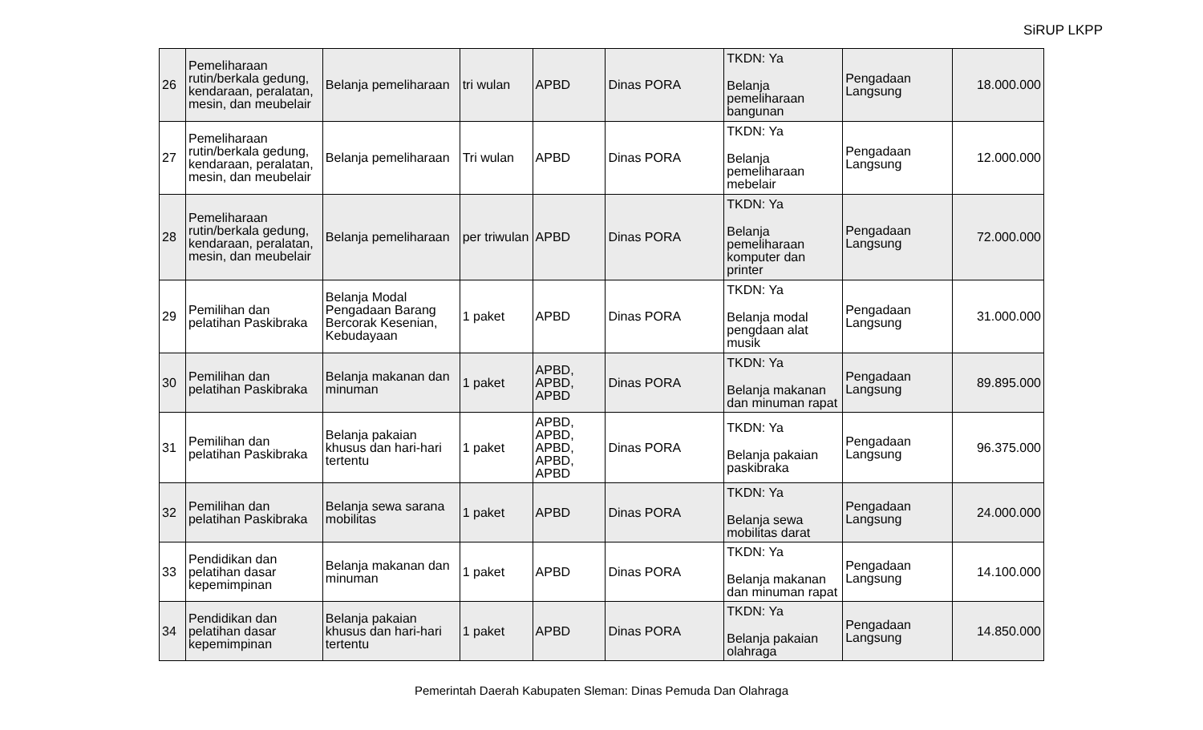SiRUP LKPP
| 26 | Pemeliharaan rutin/berkala gedung, kendaraan, peralatan, mesin, dan meubelair | Belanja pemeliharaan | tri wulan | APBD | Dinas PORA | TKDN: Ya Belanja pemeliharaan bangunan | Pengadaan Langsung | 18.000.000 |
| 27 | Pemeliharaan rutin/berkala gedung, kendaraan, peralatan, mesin, dan meubelair | Belanja pemeliharaan | Tri wulan | APBD | Dinas PORA | TKDN: Ya Belanja pemeliharaan mebelair | Pengadaan Langsung | 12.000.000 |
| 28 | Pemeliharaan rutin/berkala gedung, kendaraan, peralatan, mesin, dan meubelair | Belanja pemeliharaan | per triwulan | APBD | Dinas PORA | TKDN: Ya Belanja pemeliharaan komputer dan printer | Pengadaan Langsung | 72.000.000 |
| 29 | Pemilihan dan pelatihan Paskibraka | Belanja Modal Pengadaan Barang Bercorak Kesenian, Kebudayaan | 1 paket | APBD | Dinas PORA | TKDN: Ya Belanja modal pengdaan alat musik | Pengadaan Langsung | 31.000.000 |
| 30 | Pemilihan dan pelatihan Paskibraka | Belanja makanan dan minuman | 1 paket | APBD, APBD, APBD | Dinas PORA | TKDN: Ya Belanja makanan dan minuman rapat | Pengadaan Langsung | 89.895.000 |
| 31 | Pemilihan dan pelatihan Paskibraka | Belanja pakaian khusus dan hari-hari tertentu | 1 paket | APBD, APBD, APBD, APBD, APBD | Dinas PORA | TKDN: Ya Belanja pakaian paskibraka | Pengadaan Langsung | 96.375.000 |
| 32 | Pemilihan dan pelatihan Paskibraka | Belanja sewa sarana mobilitas | 1 paket | APBD | Dinas PORA | TKDN: Ya Belanja sewa mobilitas darat | Pengadaan Langsung | 24.000.000 |
| 33 | Pendidikan dan pelatihan dasar kepemimpinan | Belanja makanan dan minuman | 1 paket | APBD | Dinas PORA | TKDN: Ya Belanja makanan dan minuman rapat | Pengadaan Langsung | 14.100.000 |
| 34 | Pendidikan dan pelatihan dasar kepemimpinan | Belanja pakaian khusus dan hari-hari tertentu | 1 paket | APBD | Dinas PORA | TKDN: Ya Belanja pakaian olahraga | Pengadaan Langsung | 14.850.000 |
Pemerintah Daerah Kabupaten Sleman: Dinas Pemuda Dan Olahraga